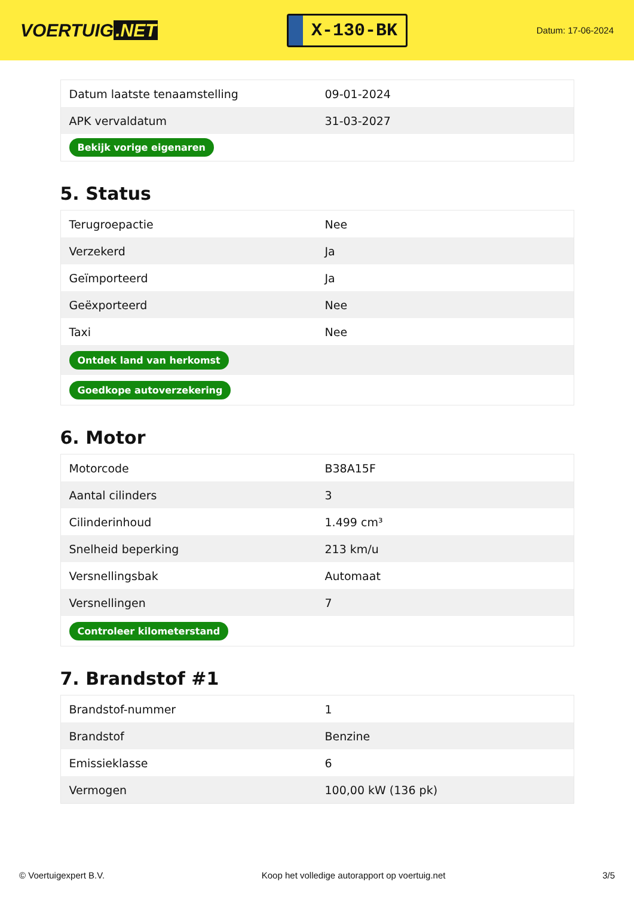VOERTUIG.NET
X-130-BK
Datum: 17-06-2024
| Datum laatste tenaamstelling | 09-01-2024 |
| APK vervaldatum | 31-03-2027 |
| Bekijk vorige eigenaren | |
5. Status
| Terugroepactie | Nee |
| Verzekerd | Ja |
| Geïmporteerd | Ja |
| Geëxporteerd | Nee |
| Taxi | Nee |
| Ontdek land van herkomst | |
| Goedkope autoverzekering | |
6. Motor
| Motorcode | B38A15F |
| Aantal cilinders | 3 |
| Cilinderinhoud | 1.499 cm³ |
| Snelheid beperking | 213 km/u |
| Versnellingsbak | Automaat |
| Versnellingen | 7 |
| Controleer kilometerstand | |
7. Brandstof #1
| Brandstof-nummer | 1 |
| Brandstof | Benzine |
| Emissieklasse | 6 |
| Vermogen | 100,00 kW (136 pk) |
© Voertuigexpert B.V. Koop het volledige autorapport op voertuig.net 3/5